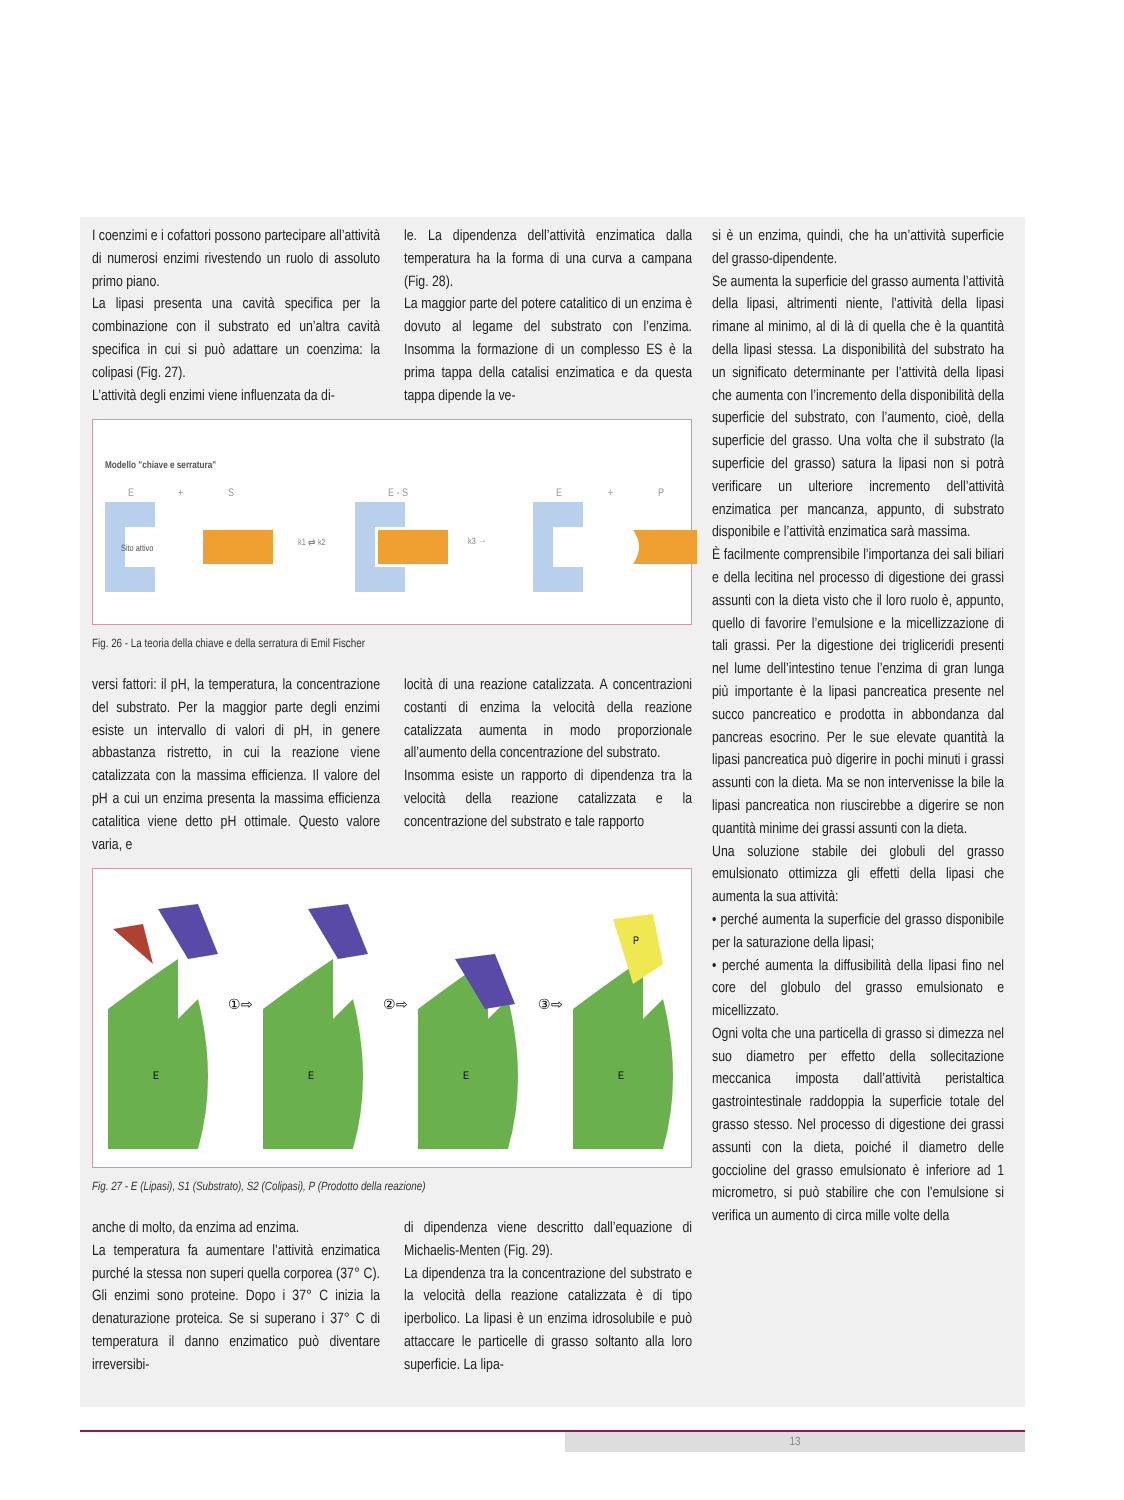I coenzimi e i cofattori possono partecipare all’attività di numerosi enzimi rivestendo un ruolo di assoluto primo piano.
La lipasi presenta una cavità specifica per la combinazione con il substrato ed un’altra cavità specifica in cui si può adattare un coenzima: la colipasi (Fig. 27).
L’attività degli enzimi viene influenzata da di-
le. La dipendenza dell’attività enzimatica dalla temperatura ha la forma di una curva a campana (Fig. 28).
La maggior parte del potere catalitico di un enzima è dovuto al legame del substrato con l’enzima. Insomma la formazione di un complesso ES è la prima tappa della catalisi enzimatica e da questa tappa dipende la ve-
Modello "chiave e serratura"
E
+
S
Sito attivo
k1 ⇄ k2
E - S
k3 →
E
+
P
Fig. 26 - La teoria della chiave e della serratura di Emil Fischer
versi fattori: il pH, la temperatura, la concentrazione del substrato. Per la maggior parte degli enzimi esiste un intervallo di valori di pH, in genere abbastanza ristretto, in cui la reazione viene catalizzata con la massima efficienza. Il valore del pH a cui un enzima presenta la massima efficienza catalitica viene detto pH ottimale. Questo valore varia, e
locità di una reazione catalizzata. A concentrazioni costanti di enzima la velocità della reazione catalizzata aumenta in modo proporzionale all’aumento della concentrazione del substrato.
Insomma esiste un rapporto di dipendenza tra la velocità della reazione catalizzata e la concentrazione del substrato e tale rapporto
E
E
E
E
①⇨
②⇨
③⇨
P
Fig. 27 - E (Lipasi), S1 (Substrato), S2 (Colipasi), P (Prodotto della reazione)
anche di molto, da enzima ad enzima.
La temperatura fa aumentare l’attività enzimatica purché la stessa non superi quella corporea (37° C). Gli enzimi sono proteine. Dopo i 37° C inizia la denaturazione proteica. Se si superano i 37° C di temperatura il danno enzimatico può diventare irreversibi-
di dipendenza viene descritto dall’equazione di Michaelis-Menten (Fig. 29).
La dipendenza tra la concentrazione del substrato e la velocità della reazione catalizzata è di tipo iperbolico. La lipasi è un enzima idrosolubile e può attaccare le particelle di grasso soltanto alla loro superficie. La lipa-
si è un enzima, quindi, che ha un’attività superficie del grasso-dipendente.
Se aumenta la superficie del grasso aumenta l’attività della lipasi, altrimenti niente, l’attività della lipasi rimane al minimo, al di là di quella che è la quantità della lipasi stessa. La disponibilità del substrato ha un significato determinante per l’attività della lipasi che aumenta con l’incremento della disponibilità della superficie del substrato, con l’aumento, cioè, della superficie del grasso. Una volta che il substrato (la superficie del grasso) satura la lipasi non si potrà verificare un ulteriore incremento dell’attività enzimatica per mancanza, appunto, di substrato disponibile e l’attività enzimatica sarà massima.
È facilmente comprensibile l’importanza dei sali biliari e della lecitina nel processo di digestione dei grassi assunti con la dieta visto che il loro ruolo è, appunto, quello di favorire l’emulsione e la micellizzazione di tali grassi. Per la digestione dei trigliceridi presenti nel lume dell’intestino tenue l’enzima di gran lunga più importante è la lipasi pancreatica presente nel succo pancreatico e prodotta in abbondanza dal pancreas esocrino. Per le sue elevate quantità la lipasi pancreatica può digerire in pochi minuti i grassi assunti con la dieta. Ma se non intervenisse la bile la lipasi pancreatica non riuscirebbe a digerire se non quantità minime dei grassi assunti con la dieta.
Una soluzione stabile dei globuli del grasso emulsionato ottimizza gli effetti della lipasi che aumenta la sua attività:
• perché aumenta la superficie del grasso disponibile per la saturazione della lipasi;
• perché aumenta la diffusibilità della lipasi fino nel core del globulo del grasso emulsionato e micellizzato.
Ogni volta che una particella di grasso si dimezza nel suo diametro per effetto della sollecitazione meccanica imposta dall’attività peristaltica gastrointestinale raddoppia la superficie totale del grasso stesso. Nel processo di digestione dei grassi assunti con la dieta, poiché il diametro delle goccioline del grasso emulsionato è inferiore ad 1 micrometro, si può stabilire che con l’emulsione si verifica un aumento di circa mille volte della
13